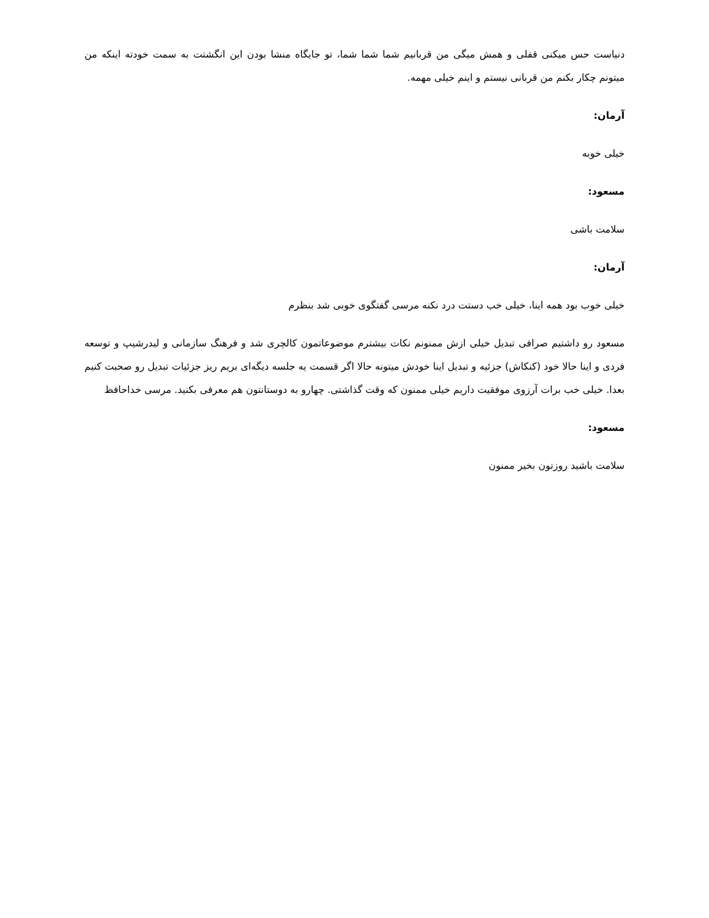دنیاست حس میکنی قفلی و همش میگی من قربانیم شما شما شما، تو جایگاه منشا بودن این انگشتت به سمت خودته اینکه من میتونم چکار بکنم من قربانی نیستم و اینم خیلی مهمه.
آرمان:
خیلی خوبه
مسعود:
سلامت باشی
آرمان:
خیلی خوب بود همه اینا، خیلی خب دستت درد نکنه مرسی گفتگوی خوبی شد بنظرم
مسعود رو داشتیم صرافی تبدیل خیلی ازش ممنونم نکات بیشترم موضوعاتمون کالچری شد و فرهنگ سازمانی و لیدرشیپ و توسعه فردی و اینا حالا خود (کنکاش) جزئیه و تبدیل اینا خودش میتونه حالا اگر قسمت یه جلسه دیگه‌ای بریم ریز جزئیات تبدیل رو صحبت کنیم بعدا. خیلی خب برات آرزوی موفقیت داریم خیلی ممنون که وقت گذاشتی. چهارو به دوستانتون هم معرفی بکنید. مرسی خداحافظ
مسعود:
سلامت باشید روزتون بخیر ممنون